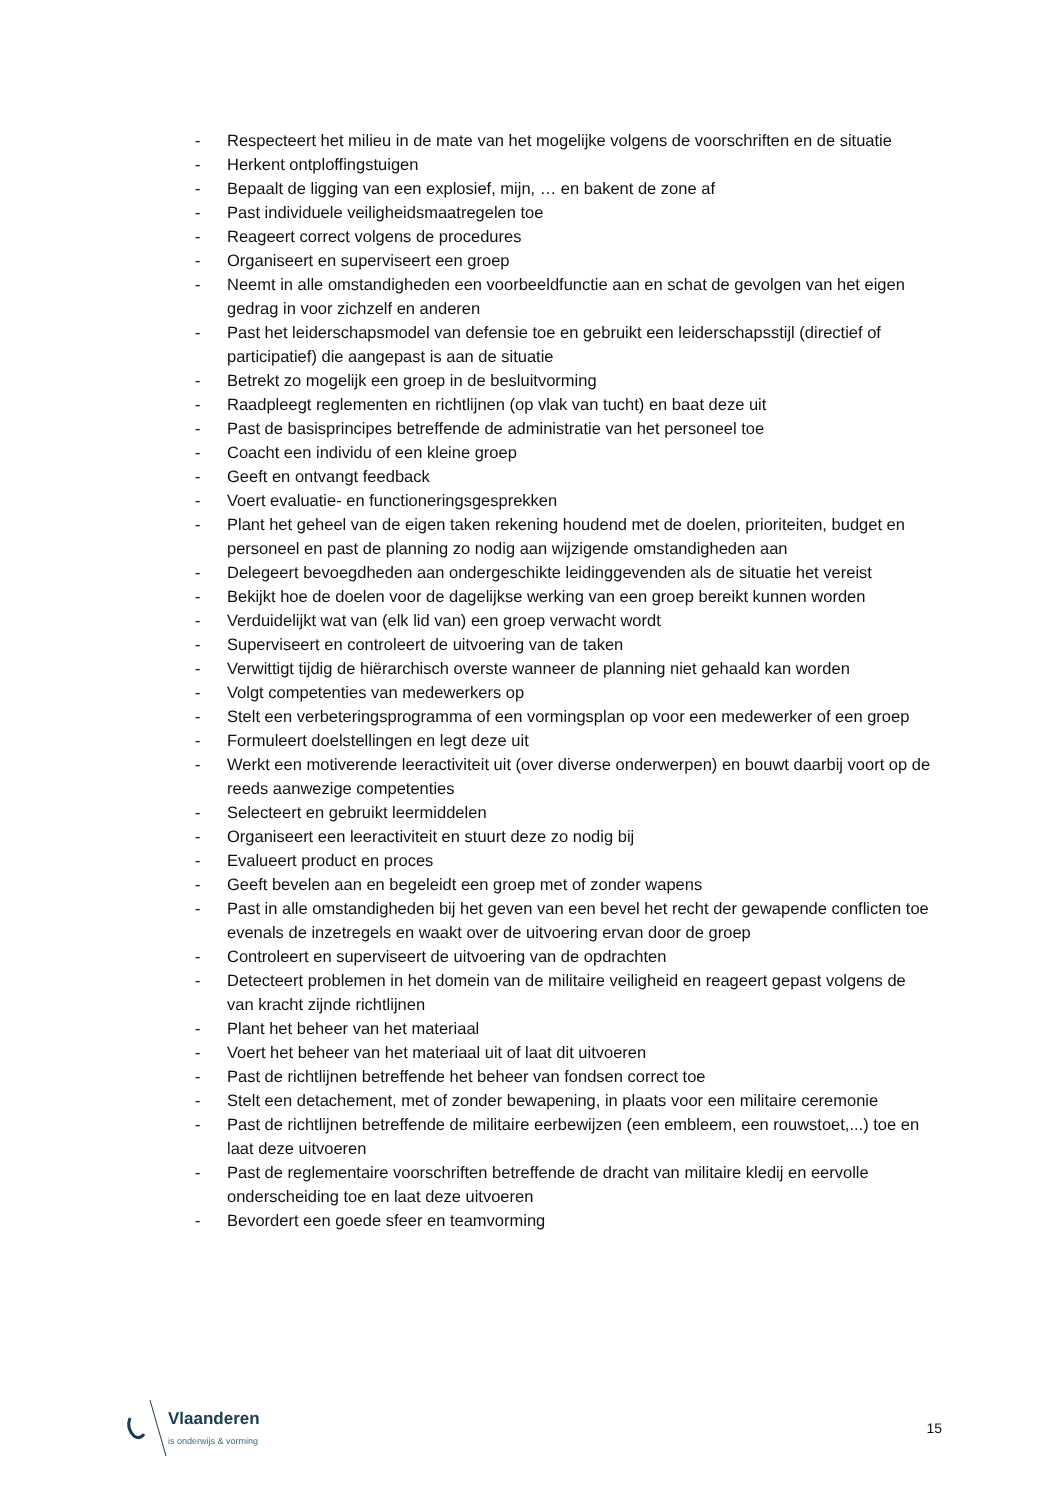- Respecteert het milieu in de mate van het mogelijke volgens de voorschriften en de situatie
- Herkent ontploffingstuigen
- Bepaalt de ligging van een explosief, mijn, … en bakent de zone af
- Past individuele veiligheidsmaatregelen toe
- Reageert correct volgens de procedures
- Organiseert en superviseert een groep
- Neemt in alle omstandigheden een voorbeeldfunctie aan en schat de gevolgen van het eigen gedrag in voor zichzelf en anderen
- Past het leiderschapsmodel van defensie toe en gebruikt een leiderschapsstijl (directief of participatief) die aangepast is aan de situatie
- Betrekt zo mogelijk een groep in de besluitvorming
- Raadpleegt reglementen en richtlijnen (op vlak van tucht) en baat deze uit
- Past de basisprincipes betreffende de administratie van het personeel toe
- Coacht een individu of een kleine groep
- Geeft en ontvangt feedback
- Voert evaluatie- en functioneringsgesprekken
- Plant het geheel van de eigen taken rekening houdend met de doelen, prioriteiten, budget en personeel en past de planning zo nodig aan wijzigende omstandigheden aan
- Delegeert bevoegdheden aan ondergeschikte leidinggevenden als de situatie het vereist
- Bekijkt hoe de doelen voor de dagelijkse werking van een groep bereikt kunnen worden
- Verduidelijkt wat van (elk lid van) een groep verwacht wordt
- Superviseert en controleert de uitvoering van de taken
- Verwittigt tijdig de hiërarchisch overste wanneer de planning niet gehaald kan worden
- Volgt competenties van medewerkers op
- Stelt een verbeteringsprogramma of een vormingsplan op voor een medewerker of een groep
- Formuleert doelstellingen en legt deze uit
- Werkt een motiverende leeractiviteit uit (over diverse onderwerpen) en bouwt daarbij voort op de reeds aanwezige competenties
- Selecteert en gebruikt leermiddelen
- Organiseert een leeractiviteit en stuurt deze zo nodig bij
- Evalueert product en proces
- Geeft bevelen aan en begeleidt een groep met of zonder wapens
- Past in alle omstandigheden bij het geven van een bevel het recht der gewapende conflicten toe evenals de inzetregels en waakt over de uitvoering ervan door de groep
- Controleert en superviseert de uitvoering van de opdrachten
- Detecteert problemen in het domein van de militaire veiligheid en reageert gepast volgens de van kracht zijnde richtlijnen
- Plant het beheer van het materiaal
- Voert het beheer van het materiaal uit of laat dit uitvoeren
- Past de richtlijnen betreffende het beheer van fondsen correct toe
- Stelt een detachement, met of zonder bewapening, in plaats voor een militaire ceremonie
- Past de richtlijnen betreffende de militaire eerbewijzen (een embleem, een rouwstoet,...) toe en laat deze uitvoeren
- Past de reglementaire voorschriften betreffende de dracht van militaire kledij en eervolle onderscheiding toe en laat deze uitvoeren
- Bevordert een goede sfeer en teamvorming
Vlaanderen
is onderwijs & vorming
15